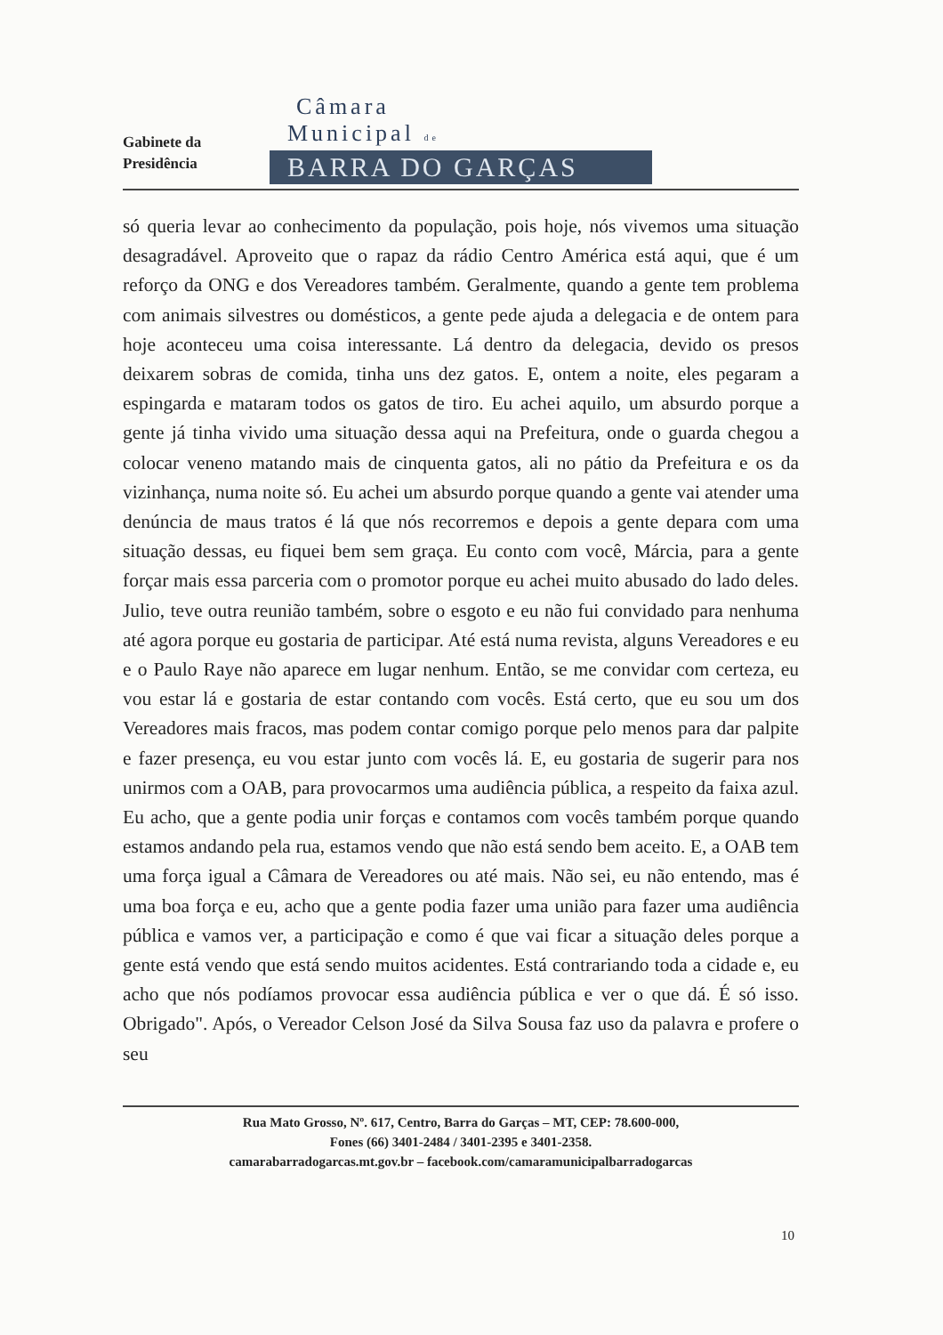Gabinete da
Presidência
Câmara
Municipal de
BARRA DO GARÇAS
só queria levar ao conhecimento da população, pois hoje, nós vivemos uma situação desagradável. Aproveito que o rapaz da rádio Centro América está aqui, que é um reforço da ONG e dos Vereadores também. Geralmente, quando a gente tem problema com animais silvestres ou domésticos, a gente pede ajuda a delegacia e de ontem para hoje aconteceu uma coisa interessante. Lá dentro da delegacia, devido os presos deixarem sobras de comida, tinha uns dez gatos. E, ontem a noite, eles pegaram a espingarda e mataram todos os gatos de tiro. Eu achei aquilo, um absurdo porque a gente já tinha vivido uma situação dessa aqui na Prefeitura, onde o guarda chegou a colocar veneno matando mais de cinquenta gatos, ali no pátio da Prefeitura e os da vizinhança, numa noite só. Eu achei um absurdo porque quando a gente vai atender uma denúncia de maus tratos é lá que nós recorremos e depois a gente depara com uma situação dessas, eu fiquei bem sem graça. Eu conto com você, Márcia, para a gente forçar mais essa parceria com o promotor porque eu achei muito abusado do lado deles. Julio, teve outra reunião também, sobre o esgoto e eu não fui convidado para nenhuma até agora porque eu gostaria de participar. Até está numa revista, alguns Vereadores e eu e o Paulo Raye não aparece em lugar nenhum. Então, se me convidar com certeza, eu vou estar lá e gostaria de estar contando com vocês. Está certo, que eu sou um dos Vereadores mais fracos, mas podem contar comigo porque pelo menos para dar palpite e fazer presença, eu vou estar junto com vocês lá. E, eu gostaria de sugerir para nos unirmos com a OAB, para provocarmos uma audiência pública, a respeito da faixa azul. Eu acho, que a gente podia unir forças e contamos com vocês também porque quando estamos andando pela rua, estamos vendo que não está sendo bem aceito. E, a OAB tem uma força igual a Câmara de Vereadores ou até mais. Não sei, eu não entendo, mas é uma boa força e eu, acho que a gente podia fazer uma união para fazer uma audiência pública e vamos ver, a participação e como é que vai ficar a situação deles porque a gente está vendo que está sendo muitos acidentes. Está contrariando toda a cidade e, eu acho que nós podíamos provocar essa audiência pública e ver o que dá. É só isso. Obrigado". Após, o Vereador Celson José da Silva Sousa faz uso da palavra e profere o seu
Rua Mato Grosso, Nº. 617, Centro, Barra do Garças – MT, CEP: 78.600-000,
Fones (66) 3401-2484 / 3401-2395 e 3401-2358.
camarabarradogarcas.mt.gov.br – facebook.com/camaramunicipalbarradogarcas
10